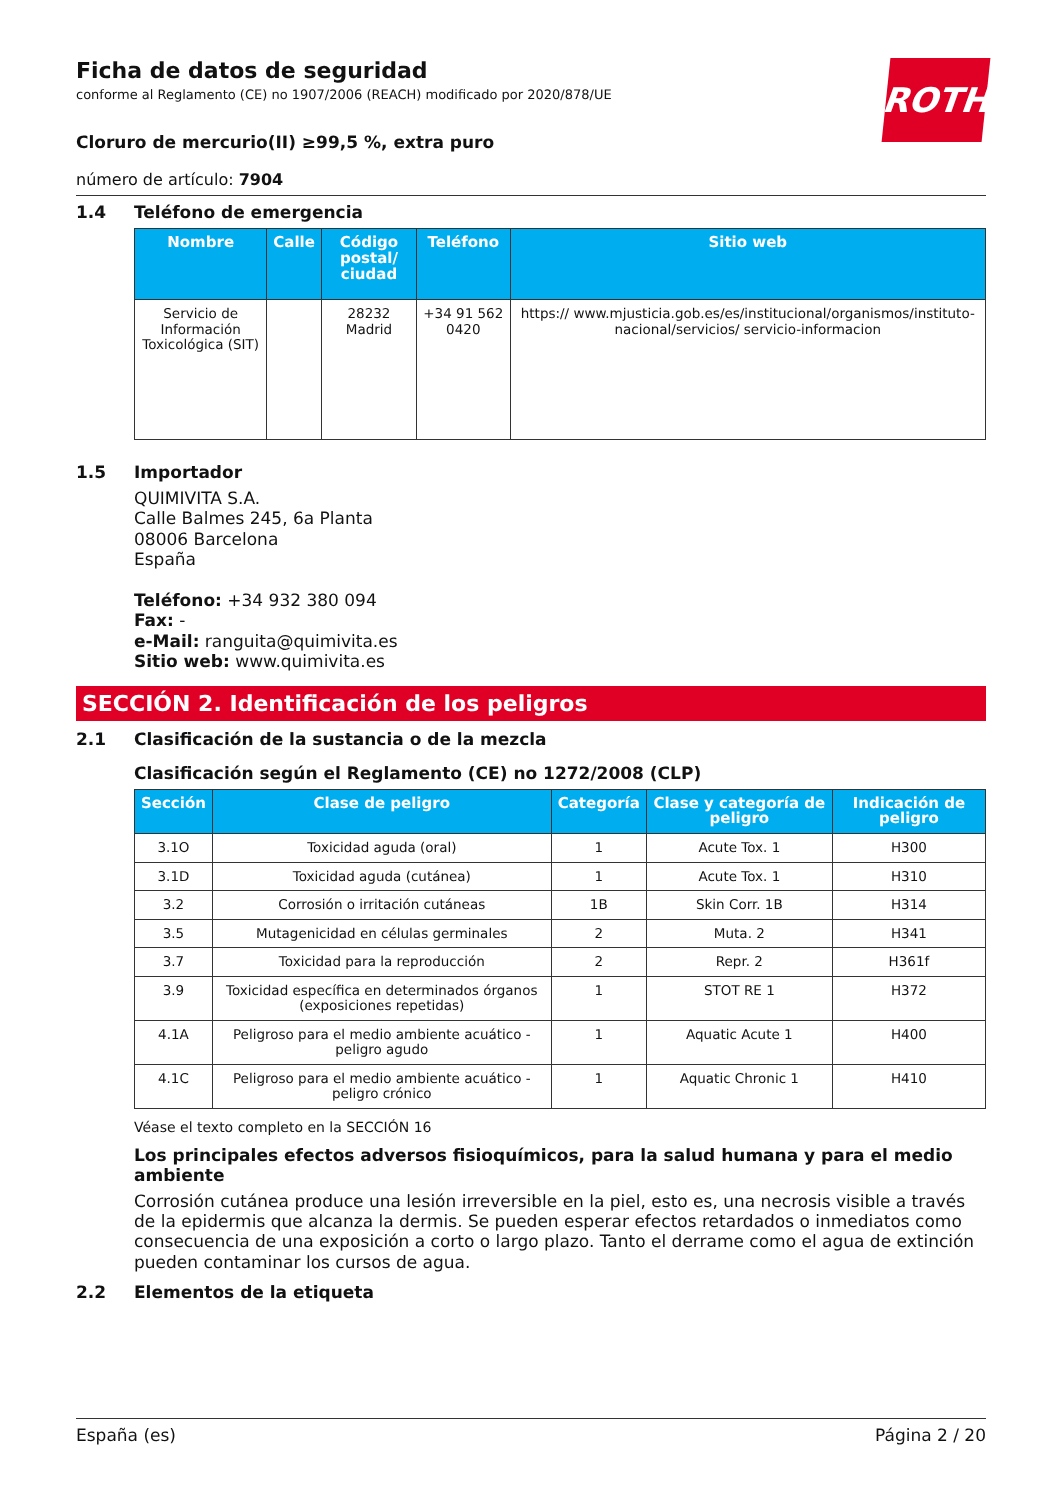ROTH
Ficha de datos de seguridad
conforme al Reglamento (CE) no 1907/2006 (REACH) modificado por 2020/878/UE
Cloruro de mercurio(II) ≥99,5 %, extra puro
número de artículo: 7904
1.4 Teléfono de emergencia
| Nombre | Calle | Código postal/ ciudad | Teléfono | Sitio web |
| --- | --- | --- | --- | --- |
| Servicio de Información Toxicológica (SIT) | | 28232 Madrid | +34 91 562 0420 | https:// www.mjusticia.gob.es/es/institucional/organismos/instituto-nacional/servicios/ servicio-informacion |
1.5 Importador
QUIMIVITA S.A.
Calle Balmes 245, 6a Planta
08006 Barcelona
España
Teléfono: +34 932 380 094
Fax: -
e-Mail: ranguita@quimivita.es
Sitio web: www.quimivita.es
SECCIÓN 2. Identificación de los peligros
2.1 Clasificación de la sustancia o de la mezcla
Clasificación según el Reglamento (CE) no 1272/2008 (CLP)
| Sección | Clase de peligro | Categoría | Clase y categoría de peligro | Indicación de peligro |
| --- | --- | --- | --- | --- |
| 3.1O | Toxicidad aguda (oral) | 1 | Acute Tox. 1 | H300 |
| 3.1D | Toxicidad aguda (cutánea) | 1 | Acute Tox. 1 | H310 |
| 3.2 | Corrosión o irritación cutáneas | 1B | Skin Corr. 1B | H314 |
| 3.5 | Mutagenicidad en células germinales | 2 | Muta. 2 | H341 |
| 3.7 | Toxicidad para la reproducción | 2 | Repr. 2 | H361f |
| 3.9 | Toxicidad específica en determinados órganos (exposiciones repetidas) | 1 | STOT RE 1 | H372 |
| 4.1A | Peligroso para el medio ambiente acuático - peligro agudo | 1 | Aquatic Acute 1 | H400 |
| 4.1C | Peligroso para el medio ambiente acuático - peligro crónico | 1 | Aquatic Chronic 1 | H410 |
Véase el texto completo en la SECCIÓN 16
Los principales efectos adversos fisioquímicos, para la salud humana y para el medio ambiente
Corrosión cutánea produce una lesión irreversible en la piel, esto es, una necrosis visible a través de la epidermis que alcanza la dermis. Se pueden esperar efectos retardados o inmediatos como consecuencia de una exposición a corto o largo plazo. Tanto el derrame como el agua de extinción pueden contaminar los cursos de agua.
2.2 Elementos de la etiqueta
España (es) Página 2 / 20